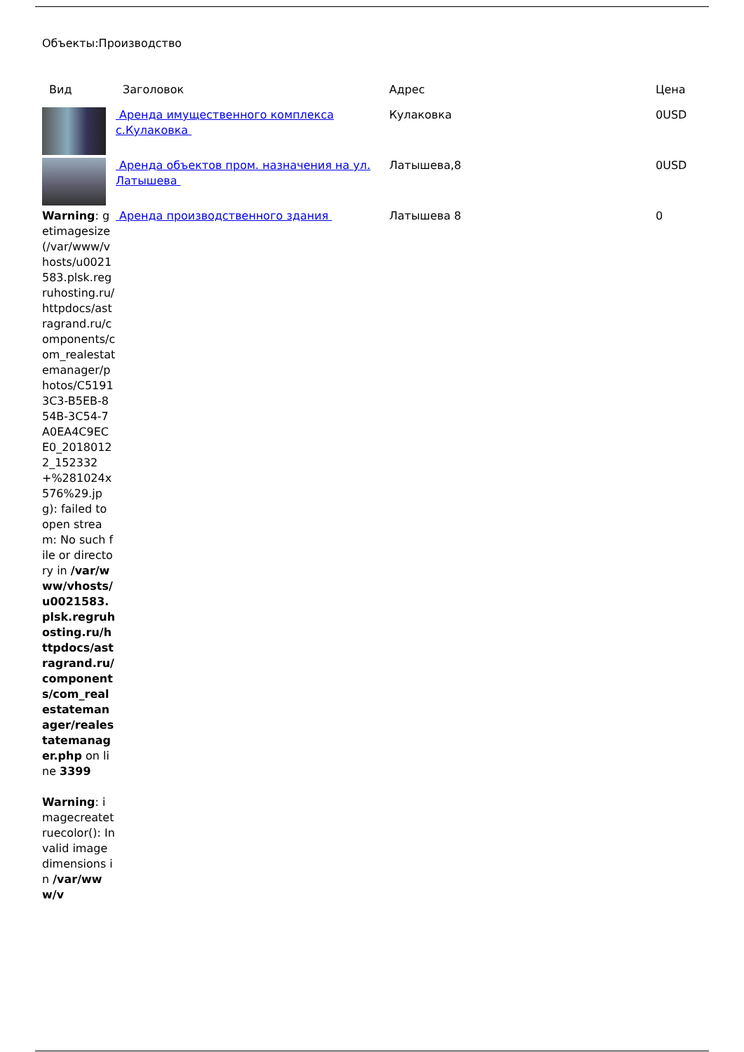Объекты:Производство
| Вид | Заголовок | Адрес | Цена |
| --- | --- | --- | --- |
| | Аренда имущественного комплекса с.Кулаковка | Кулаковка | 0USD |
| | Аренда объектов пром. назначения на ул. Латышева | Латышева,8 | 0USD |
| Warning : getimagesize(/var/www/vhosts/u0021583.plsk.regruhosting.ru/httpdocs/astragrand.ru/components/com_realestatemanager/photos/C51913C3-B5EB-854B-3C54-7A0EA4C9ECE0_20180122_152332+%281024x576%29.jpg): failed to open stream: No such file or directory in /var/www/vhosts/u0021583.plsk.regruhosting.ru/httpdocs/astragrand.ru/components/com_realestatemanager/realestatemanager.php on line 3399 Warning : imagecreatetruecolor(): Invalid image dimensions in /var/www/v | Аренда производственного здания | Латышева 8 | 0 |